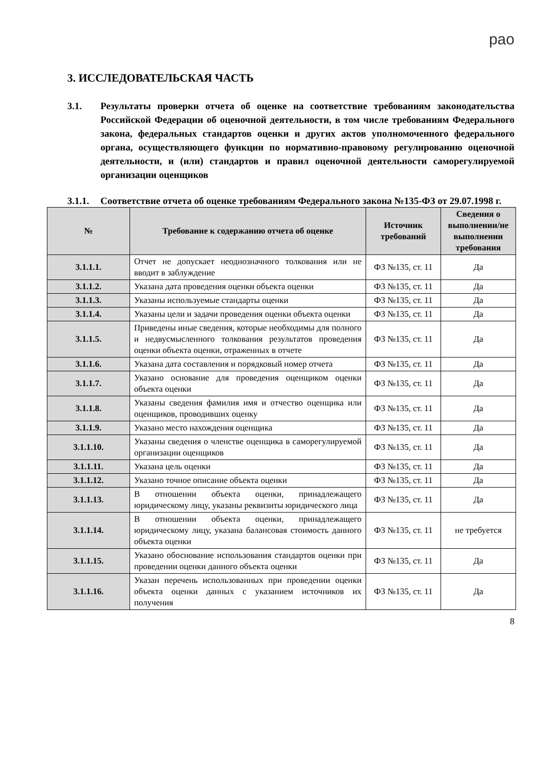рао
3. ИССЛЕДОВАТЕЛЬСКАЯ ЧАСТЬ
3.1. Результаты проверки отчета об оценке на соответствие требованиям законодательства Российской Федерации об оценочной деятельности, в том числе требованиям Федерального закона, федеральных стандартов оценки и других актов уполномоченного федерального органа, осуществляющего функции по нормативно-правовому регулированию оценочной деятельности, и (или) стандартов и правил оценочной деятельности саморегулируемой организации оценщиков
3.1.1. Соответствие отчета об оценке требованиям Федерального закона №135-ФЗ от 29.07.1998 г.
| № | Требование к содержанию отчета об оценке | Источник требований | Сведения о выполнении/не выполнении требования |
| --- | --- | --- | --- |
| 3.1.1.1. | Отчет не допускает неоднозначного толкования или не вводит в заблуждение | ФЗ №135, ст. 11 | Да |
| 3.1.1.2. | Указана дата проведения оценки объекта оценки | ФЗ №135, ст. 11 | Да |
| 3.1.1.3. | Указаны используемые стандарты оценки | ФЗ №135, ст. 11 | Да |
| 3.1.1.4. | Указаны цели и задачи проведения оценки объекта оценки | ФЗ №135, ст. 11 | Да |
| 3.1.1.5. | Приведены иные сведения, которые необходимы для полного и недвусмысленного толкования результатов проведения оценки объекта оценки, отраженных в отчете | ФЗ №135, ст. 11 | Да |
| 3.1.1.6. | Указана дата составления и порядковый номер отчета | ФЗ №135, ст. 11 | Да |
| 3.1.1.7. | Указано основание для проведения оценщиком оценки объекта оценки | ФЗ №135, ст. 11 | Да |
| 3.1.1.8. | Указаны сведения фамилия имя и отчество оценщика или оценщиков, проводивших оценку | ФЗ №135, ст. 11 | Да |
| 3.1.1.9. | Указано место нахождения оценщика | ФЗ №135, ст. 11 | Да |
| 3.1.1.10. | Указаны сведения о членстве оценщика в саморегулируемой организации оценщиков | ФЗ №135, ст. 11 | Да |
| 3.1.1.11. | Указана цель оценки | ФЗ №135, ст. 11 | Да |
| 3.1.1.12. | Указано точное описание объекта оценки | ФЗ №135, ст. 11 | Да |
| 3.1.1.13. | В отношении объекта оценки, принадлежащего юридическому лицу, указаны реквизиты юридического лица | ФЗ №135, ст. 11 | Да |
| 3.1.1.14. | В отношении объекта оценки, принадлежащего юридическому лицу, указана балансовая стоимость данного объекта оценки | ФЗ №135, ст. 11 | не требуется |
| 3.1.1.15. | Указано обоснование использования стандартов оценки при проведении оценки данного объекта оценки | ФЗ №135, ст. 11 | Да |
| 3.1.1.16. | Указан перечень использованных при проведении оценки объекта оценки данных с указанием источников их получения | ФЗ №135, ст. 11 | Да |
8